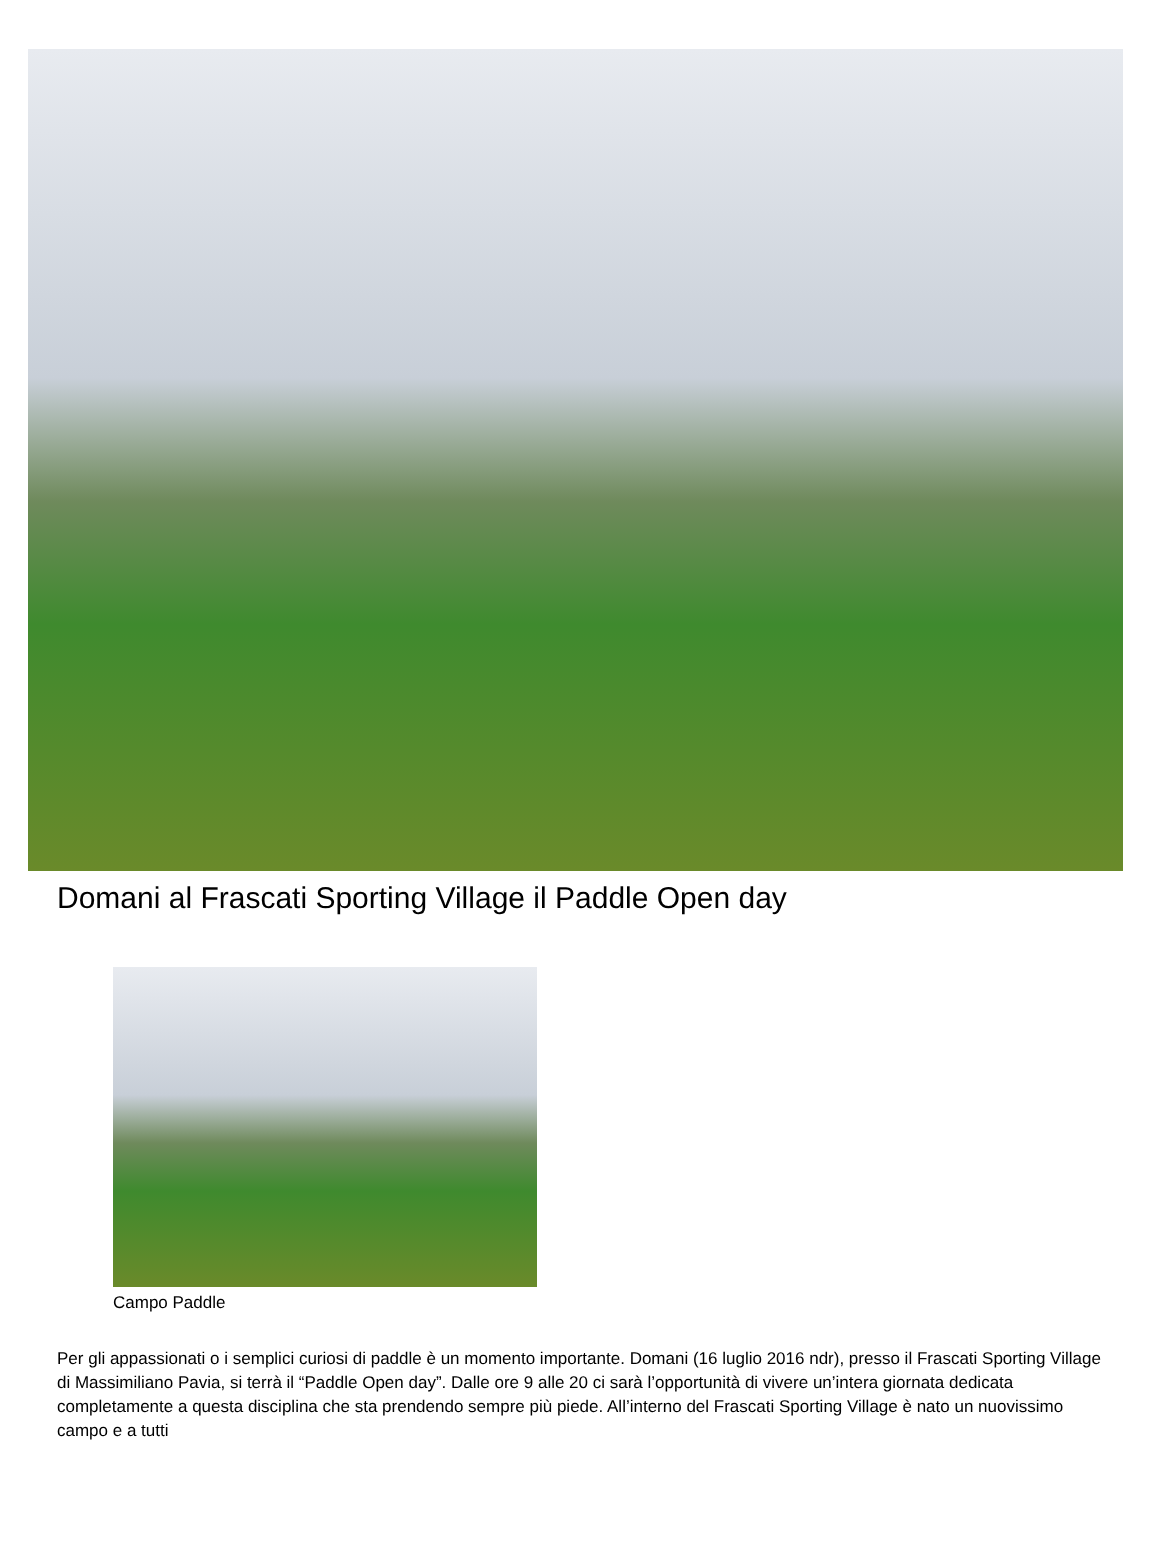Domani al Frascati Sporting Village il Paddle Open day
Campo Paddle
Per gli appassionati o i semplici curiosi di paddle è un momento importante. Domani (16 luglio 2016 ndr), presso il Frascati Sporting Village di Massimiliano Pavia, si terrà il “Paddle Open day”. Dalle ore 9 alle 20 ci sarà l’opportunità di vivere un’intera giornata dedicata completamente a questa disciplina che sta prendendo sempre più piede. All’interno del Frascati Sporting Village è nato un nuovissimo campo e a tutti